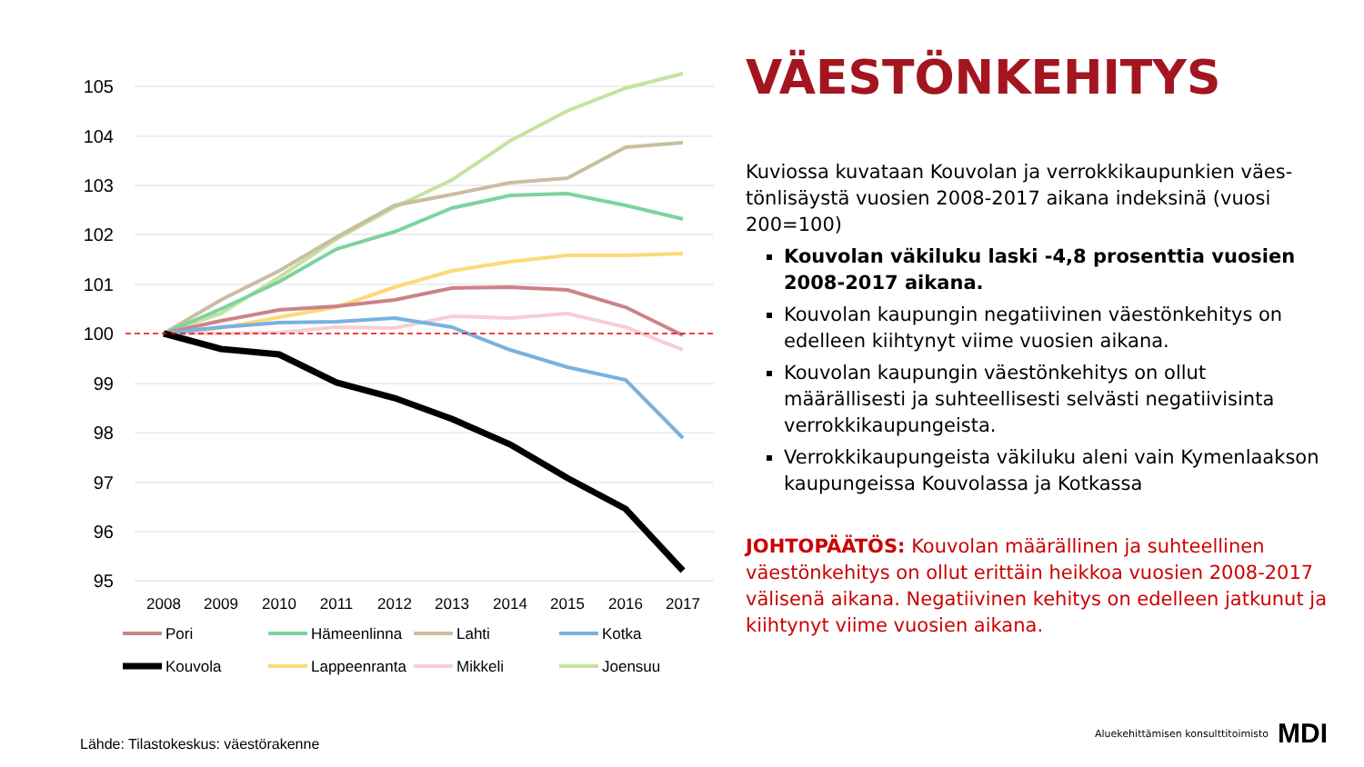105
104
103
102
101
100
99
98
97
96
95
2008
2009
2010
2011
2012
2013
2014
2015
2016
2017
Pori
Hämeenlinna
Lahti
Kotka
Kouvola
Lappeenranta
Mikkeli
Joensuu
VÄESTÖNKEHITYS
Kuviossa kuvataan Kouvolan ja verrokkikaupunkien väes­tönlisäystä vuosien 2008-2017 aikana indeksinä (vuosi 200=100)
Kouvolan väkiluku laski -4,8 prosenttia vuosien 2008-2017 aikana.
Kouvolan kaupungin negatiivinen väestönkehitys on edelleen kiihtynyt viime vuosien aikana.
Kouvolan kaupungin väestönkehitys on ollut määrällisesti ja suhteellisesti selvästi negatiivisinta verrokkikaupungeista.
Verrokkikaupungeista väkiluku aleni vain Kymenlaak­son kaupungeissa Kouvolassa ja Kotkassa
JOHTOPÄÄTÖS: Kouvolan määrällinen ja suhteellinen väestönkehitys on ollut erittäin heikkoa vuosien 2008-2017 välisenä aikana. Negatiivinen kehitys on edelleen jatkunut ja kiihtynyt viime vuosien aikana.
Lähde: Tilastokeskus: väestörakenne
Aluekehittämisen konsulttitoimisto MDI